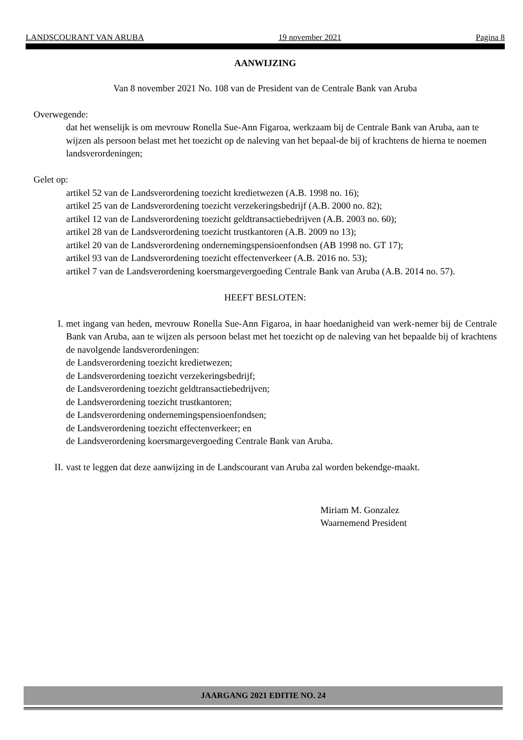LANDSCOURANT VAN ARUBA 19 november 2021 Pagina 8
AANWIJZING
Van 8 november 2021 No. 108 van de President van de Centrale Bank van Aruba
Overwegende:
dat het wenselijk is om mevrouw Ronella Sue-Ann Figaroa, werkzaam bij de Centrale Bank van Aruba, aan te wijzen als persoon belast met het toezicht op de naleving van het bepaal-de bij of krachtens de hierna te noemen landsverordeningen;
Gelet op:
artikel 52 van de Landsverordening toezicht kredietwezen (A.B. 1998 no. 16);
artikel 25 van de Landsverordening toezicht verzekeringsbedrijf (A.B. 2000 no. 82);
artikel 12 van de Landsverordening toezicht geldtransactiebedrijven (A.B. 2003 no. 60);
artikel 28 van de Landsverordening toezicht trustkantoren (A.B. 2009 no 13);
artikel 20 van de Landsverordening ondernemingspensioenfondsen (AB 1998 no. GT 17);
artikel 93 van de Landsverordening toezicht effectenverkeer (A.B. 2016 no. 53);
artikel 7 van de Landsverordening koersmargevergoeding Centrale Bank van Aruba (A.B. 2014 no. 57).
HEEFT BESLOTEN:
I. met ingang van heden, mevrouw Ronella Sue-Ann Figaroa, in haar hoedanigheid van werk-nemer bij de Centrale Bank van Aruba, aan te wijzen als persoon belast met het toezicht op de naleving van het bepaalde bij of krachtens de navolgende landsverordeningen:
de Landsverordening toezicht kredietwezen;
de Landsverordening toezicht verzekeringsbedrijf;
de Landsverordening toezicht geldtransactiebedrijven;
de Landsverordening toezicht trustkantoren;
de Landsverordening ondernemingspensioenfondsen;
de Landsverordening toezicht effectenverkeer; en
de Landsverordening koersmargevergoeding Centrale Bank van Aruba.
II. vast te leggen dat deze aanwijzing in de Landscourant van Aruba zal worden bekendge-maakt.
Miriam M. Gonzalez
Waarnemend President
JAARGANG 2021 EDITIE NO. 24